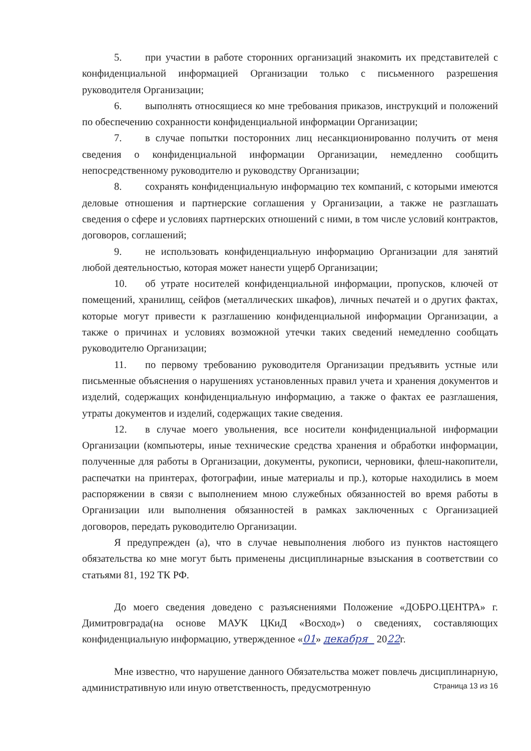5. при участии в работе сторонних организаций знакомить их представителей с конфиденциальной информацией Организации только с письменного разрешения руководителя Организации;
6. выполнять относящиеся ко мне требования приказов, инструкций и положений по обеспечению сохранности конфиденциальной информации Организации;
7. в случае попытки посторонних лиц несанкционированно получить от меня сведения о конфиденциальной информации Организации, немедленно сообщить непосредственному руководителю и руководству Организации;
8. сохранять конфиденциальную информацию тех компаний, с которыми имеются деловые отношения и партнерские соглашения у Организации, а также не разглашать сведения о сфере и условиях партнерских отношений с ними, в том числе условий контрактов, договоров, соглашений;
9. не использовать конфиденциальную информацию Организации для занятий любой деятельностью, которая может нанести ущерб Организации;
10. об утрате носителей конфиденциальной информации, пропусков, ключей от помещений, хранилищ, сейфов (металлических шкафов), личных печатей и о других фактах, которые могут привести к разглашению конфиденциальной информации Организации, а также о причинах и условиях возможной утечки таких сведений немедленно сообщать руководителю Организации;
11. по первому требованию руководителя Организации предъявить устные или письменные объяснения о нарушениях установленных правил учета и хранения документов и изделий, содержащих конфиденциальную информацию, а также о фактах ее разглашения, утраты документов и изделий, содержащих такие сведения.
12. в случае моего увольнения, все носители конфиденциальной информации Организации (компьютеры, иные технические средства хранения и обработки информации, полученные для работы в Организации, документы, рукописи, черновики, флеш-накопители, распечатки на принтерах, фотографии, иные материалы и пр.), которые находились в моем распоряжении в связи с выполнением мною служебных обязанностей во время работы в Организации или выполнения обязанностей в рамках заключенных с Организацией договоров, передать руководителю Организации.
Я предупрежден (а), что в случае невыполнения любого из пунктов настоящего обязательства ко мне могут быть применены дисциплинарные взыскания в соответствии со статьями 81, 192 ТК РФ.
До моего сведения доведено с разъяснениями Положение «ДОБРО.ЦЕНТРА» г. Димитровграда(на основе МАУК ЦКиД «Восход») о сведениях, составляющих конфиденциальную информацию, утвержденное «01» декабря 2022г.
Мне известно, что нарушение данного Обязательства может повлечь дисциплинарную, административную или иную ответственность, предусмотренную
Страница 13 из 16